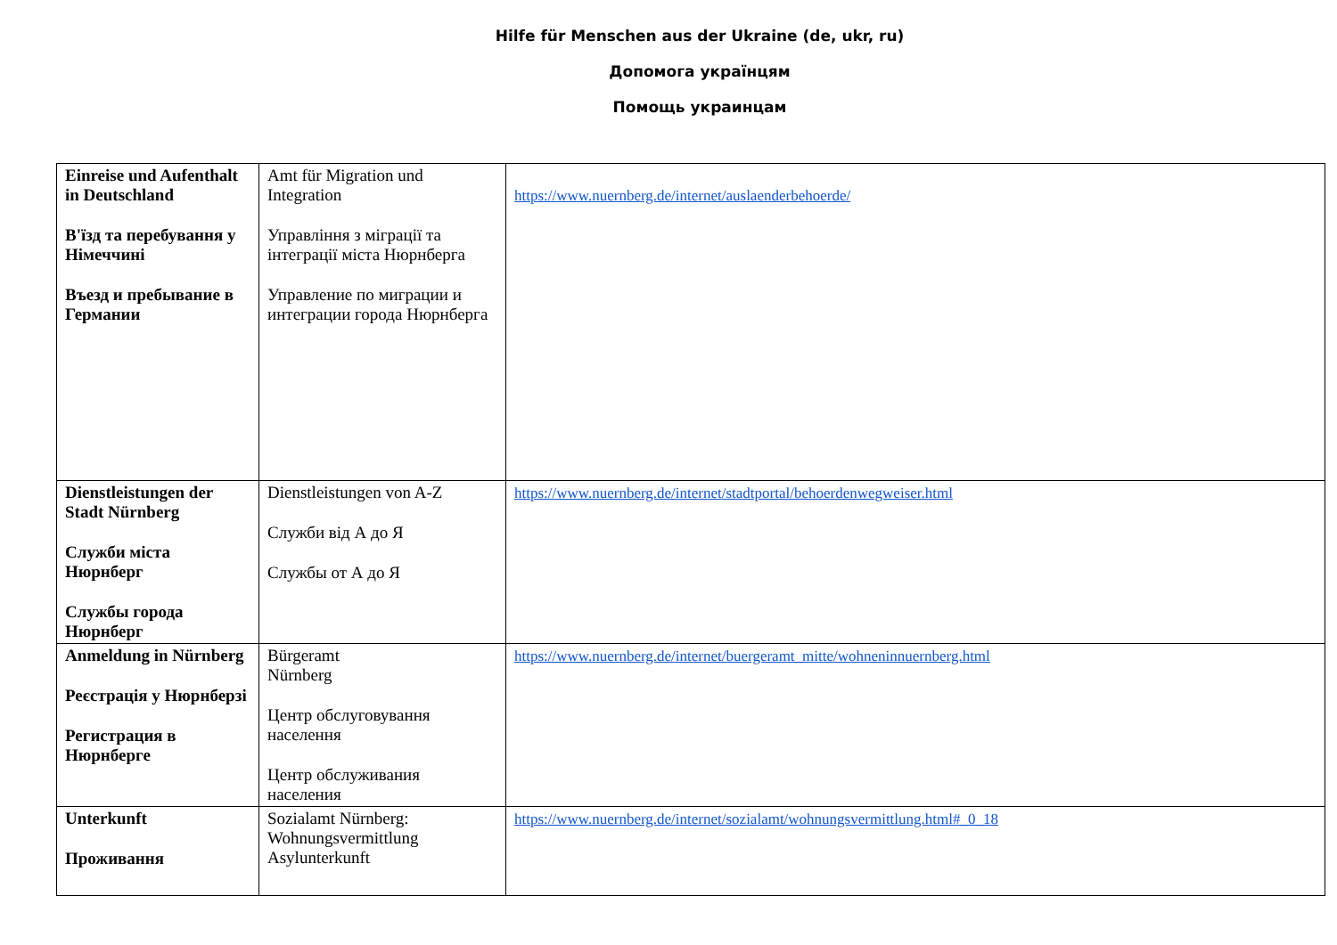Hilfe für Menschen aus der Ukraine (de, ukr, ru)
Допомога українцям
Помощь украинцам
| Einreise und Aufenthalt in Deutschland В'їзд та перебування у Німеччині Въезд и пребывание в Германии | Amt für Migration und Integration Управління з міграції та інтеграції міста Нюрнберга Управление по миграции и интеграции города Нюрнберга | https://www.nuernberg.de/internet/auslaenderbehoerde/ |
| Dienstleistungen der Stadt Nürnberg Служби міста Нюрнберг Службы города Нюрнберг | Dienstleistungen von A-Z Служби від А до Я Службы от А до Я | https://www.nuernberg.de/internet/stadtportal/behoerdenwegweiser.html |
| Anmeldung in Nürnberg Реєстрація у Нюрнберзі Регистрация в Нюрнберге | Bürgeramt Nürnberg Центр обслуговування населення Центр обслуживания населения | https://www.nuernberg.de/internet/buergeramt_mitte/wohneninnuernberg.html |
| Unterkunft Проживання | Sozialamt Nürnberg: Wohnungsvermittlung Asylunterkunft | https://www.nuernberg.de/internet/sozialamt/wohnungsvermittlung.html#_0_18 |